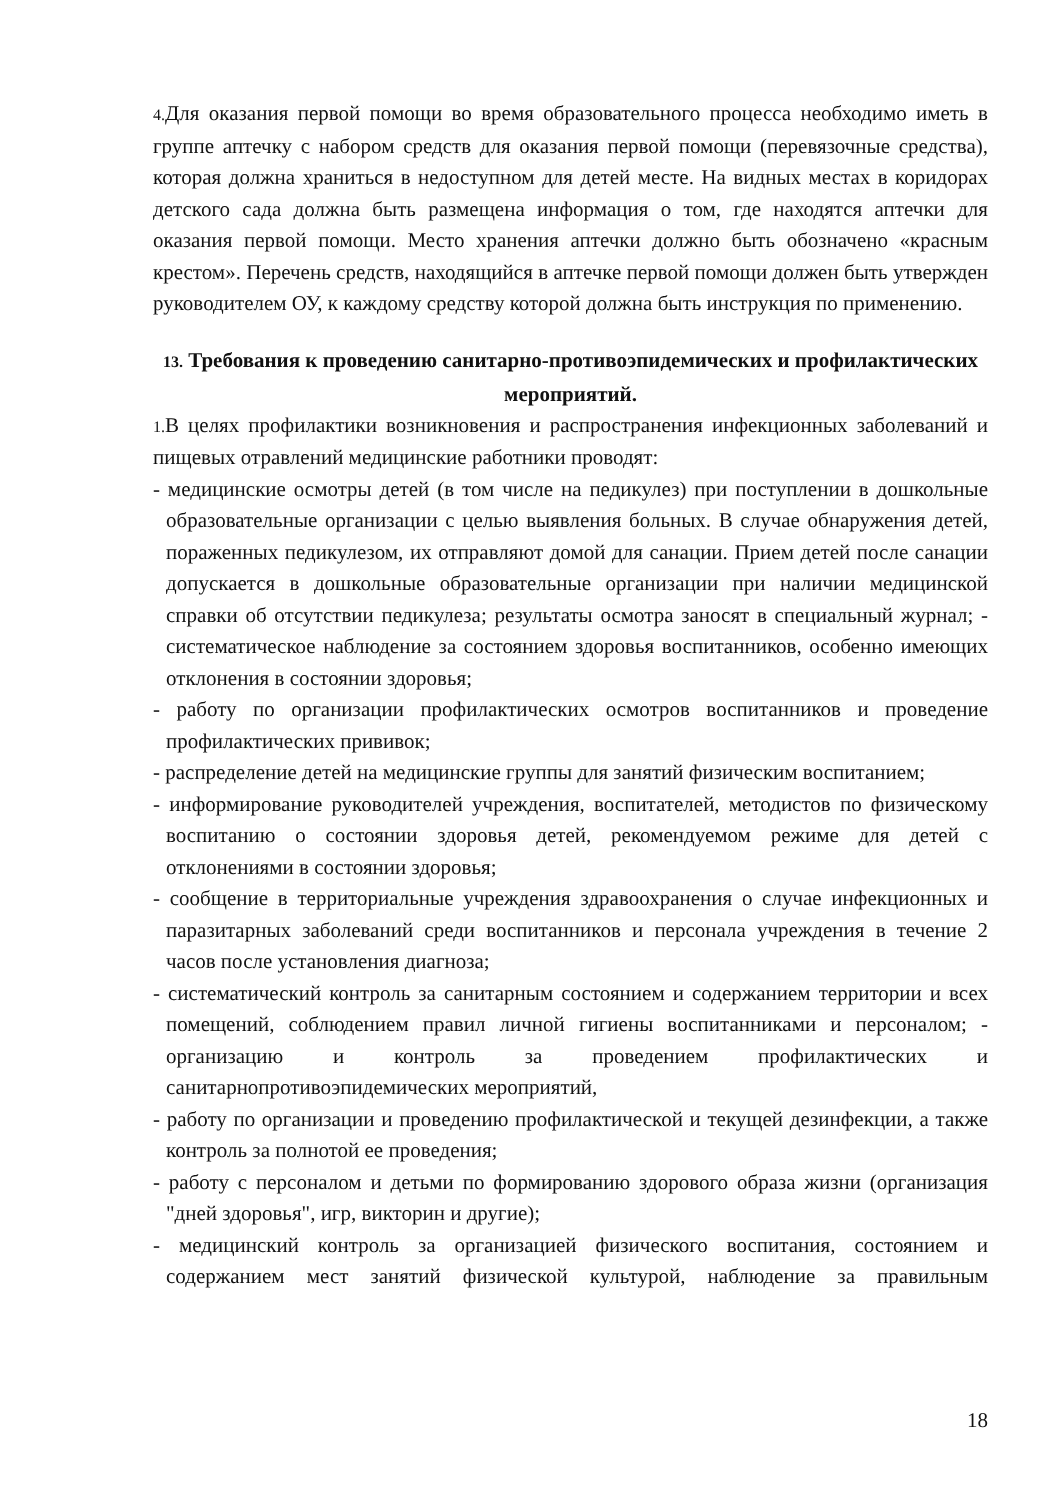4. Для оказания первой помощи во время образовательного процесса необходимо иметь в группе аптечку с набором средств для оказания первой помощи (перевязочные средства), которая должна храниться в недоступном для детей месте. На видных местах в коридорах детского сада должна быть размещена информация о том, где находятся аптечки для оказания первой помощи. Место хранения аптечки должно быть обозначено «красным крестом». Перечень средств, находящийся в аптечке первой помощи должен быть утвержден руководителем ОУ, к каждому средству которой должна быть инструкция по применению.
13. Требования к проведению санитарно-противоэпидемических и профилактических мероприятий.
1. В целях профилактики возникновения и распространения инфекционных заболеваний и пищевых отравлений медицинские работники проводят:
- медицинские осмотры детей (в том числе на педикулез) при поступлении в дошкольные образовательные организации с целью выявления больных. В случае обнаружения детей, пораженных педикулезом, их отправляют домой для санации. Прием детей после санации допускается в дошкольные образовательные организации при наличии медицинской справки об отсутствии педикулеза; результаты осмотра заносят в специальный журнал; - систематическое наблюдение за состоянием здоровья воспитанников, особенно имеющих отклонения в состоянии здоровья;
- работу по организации профилактических осмотров воспитанников и проведение профилактических прививок;
- распределение детей на медицинские группы для занятий физическим воспитанием;
- информирование руководителей учреждения, воспитателей, методистов по физическому воспитанию о состоянии здоровья детей, рекомендуемом режиме для детей с отклонениями в состоянии здоровья;
- сообщение в территориальные учреждения здравоохранения о случае инфекционных и паразитарных заболеваний среди воспитанников и персонала учреждения в течение 2 часов после установления диагноза;
- систематический контроль за санитарным состоянием и содержанием территории и всех помещений, соблюдением правил личной гигиены воспитанниками и персоналом; - организацию и контроль за проведением профилактических и санитарнопротивоэпидемических мероприятий,
- работу по организации и проведению профилактической и текущей дезинфекции, а также контроль за полнотой ее проведения;
- работу с персоналом и детьми по формированию здорового образа жизни (организация "дней здоровья", игр, викторин и другие);
- медицинский контроль за организацией физического воспитания, состоянием и содержанием мест занятий физической культурой, наблюдение за правильным
18